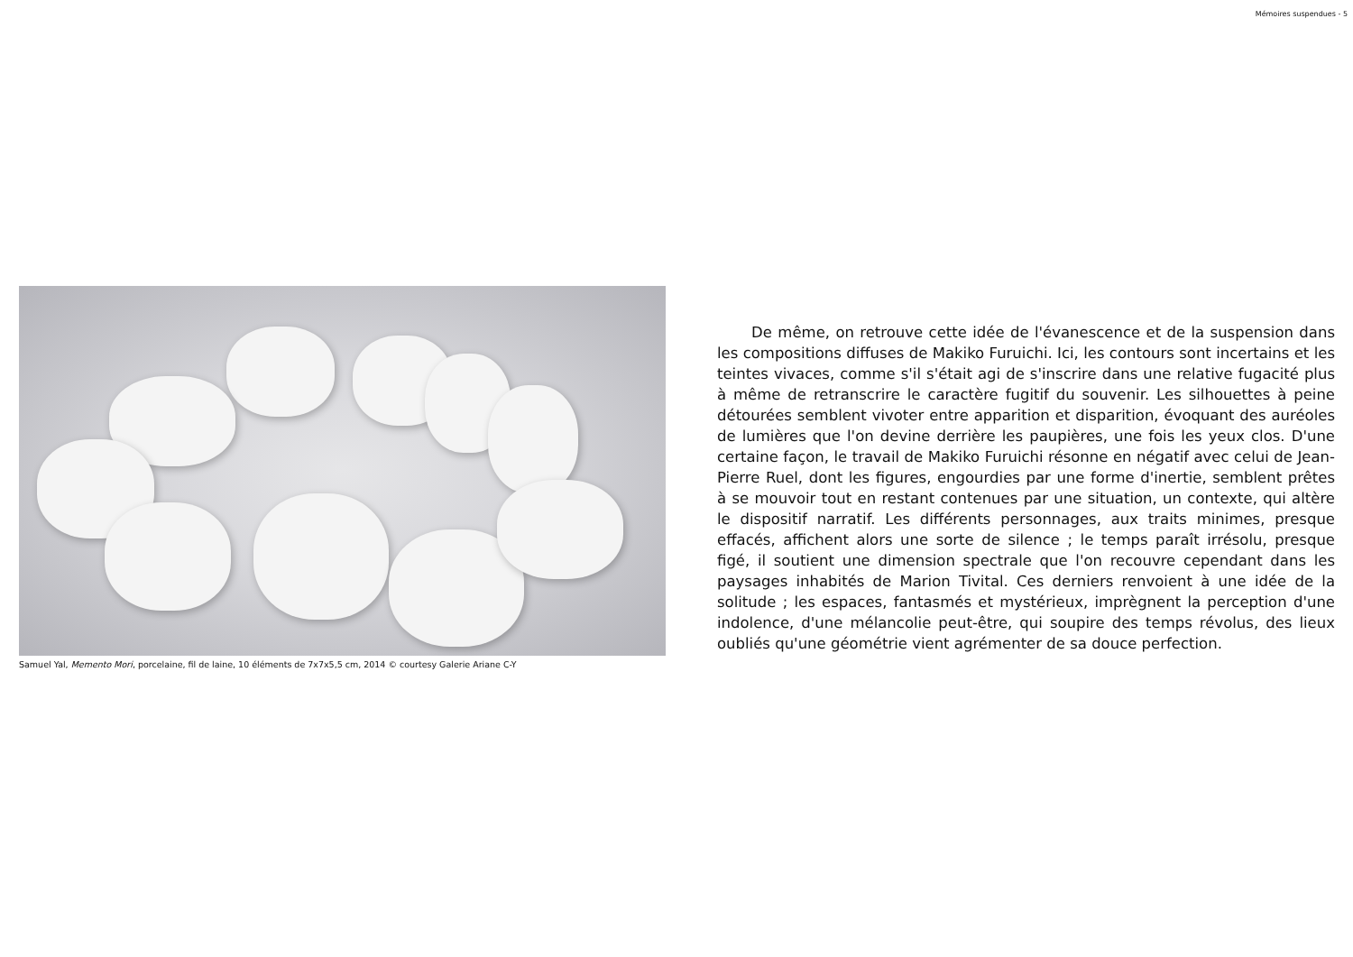Mémoires suspendues - 5
Samuel Yal, Memento Mori, porcelaine, fil de laine, 10 éléments de 7x7x5,5 cm, 2014 © courtesy Galerie Ariane C-Y
De même, on retrouve cette idée de l'évanescence et de la suspension dans les compositions diffuses de Makiko Furuichi. Ici, les contours sont incertains et les teintes vivaces, comme s'il s'était agi de s'inscrire dans une relative fugacité plus à même de retranscrire le caractère fugitif du souvenir. Les silhouettes à peine détourées semblent vivoter entre apparition et disparition, évoquant des auréoles de lumières que l'on devine derrière les paupières, une fois les yeux clos. D'une certaine façon, le travail de Makiko Furuichi résonne en négatif avec celui de Jean-Pierre Ruel, dont les figures, engourdies par une forme d'inertie, semblent prêtes à se mouvoir tout en restant contenues par une situation, un contexte, qui altère le dispositif narratif. Les différents personnages, aux traits minimes, presque effacés, affichent alors une sorte de silence ; le temps paraît irrésolu, presque figé, il soutient une dimension spectrale que l'on recouvre cependant dans les paysages inhabités de Marion Tivital. Ces derniers renvoient à une idée de la solitude ; les espaces, fantasmés et mystérieux, imprègnent la perception d'une indolence, d'une mélancolie peut-être, qui soupire des temps révolus, des lieux oubliés qu'une géométrie vient agrémenter de sa douce perfection.